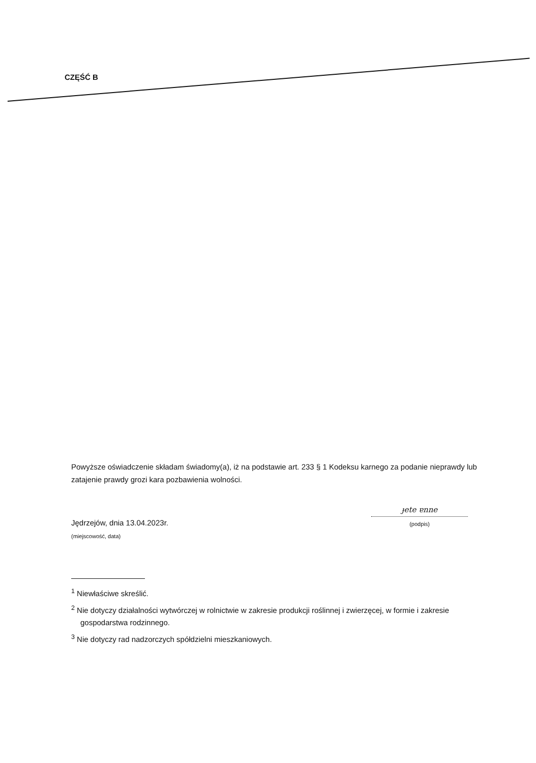CZĘŚĆ B
Powyższe oświadczenie składam świadomy(a), iż na podstawie art. 233 § 1 Kodeksu karnego za podanie nieprawdy lub zatajenie prawdy grozi kara pozbawienia wolności.
Jędrzejów, dnia 13.04.2023r.
(miejscowość, data)
ɟete ɐnne
(podpis)
<sup>1</sup> Niewłaściwe skreślić.
<sup>2</sup> Nie dotyczy działalności wytwórczej w rolnictwie w zakresie produkcji roślinnej i zwierzęcej, w formie i zakresie gospodarstwa rodzinnego.
<sup>3</sup> Nie dotyczy rad nadzorczych spółdzielni mieszkaniowych.